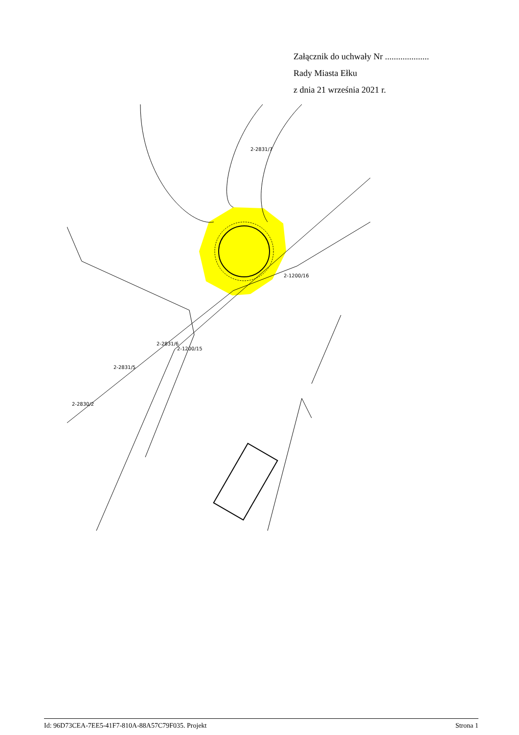Załącznik do uchwały Nr ....................
Rady Miasta Ełku
z dnia 21 września 2021 r.
2-2831/7
2-1200/16
2-2831/6
2-1200/15
2-2831/5
2-2830/2
Id: 96D73CEA-7EE5-41F7-810A-88A57C79F035. Projekt Strona 1